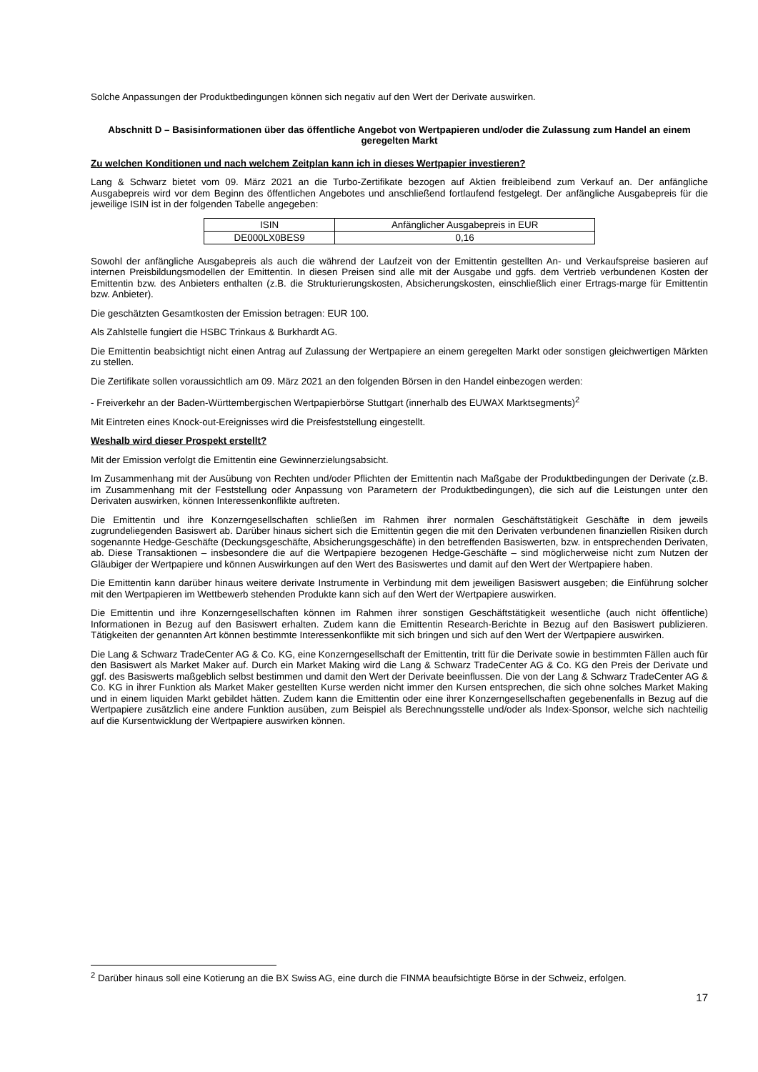Solche Anpassungen der Produktbedingungen können sich negativ auf den Wert der Derivate auswirken.
Abschnitt D – Basisinformationen über das öffentliche Angebot von Wertpapieren und/oder die Zulassung zum Handel an einem geregelten Markt
Zu welchen Konditionen und nach welchem Zeitplan kann ich in dieses Wertpapier investieren?
Lang & Schwarz bietet vom 09. März 2021 an die Turbo-Zertifikate bezogen auf Aktien freibleibend zum Verkauf an. Der anfängliche Ausgabepreis wird vor dem Beginn des öffentlichen Angebotes und anschließend fortlaufend festgelegt. Der anfängliche Ausgabepreis für die jeweilige ISIN ist in der folgenden Tabelle angegeben:
| ISIN | Anfänglicher Ausgabepreis in EUR |
| DE000LX0BES9 | 0,16 |
Sowohl der anfängliche Ausgabepreis als auch die während der Laufzeit von der Emittentin gestellten An- und Verkaufspreise basieren auf internen Preisbildungsmodellen der Emittentin. In diesen Preisen sind alle mit der Ausgabe und ggfs. dem Vertrieb verbundenen Kosten der Emittentin bzw. des Anbieters enthalten (z.B. die Strukturierungskosten, Absicherungskosten, einschließlich einer Ertrags-marge für Emittentin bzw. Anbieter).
Die geschätzten Gesamtkosten der Emission betragen: EUR 100.
Als Zahlstelle fungiert die HSBC Trinkaus & Burkhardt AG.
Die Emittentin beabsichtigt nicht einen Antrag auf Zulassung der Wertpapiere an einem geregelten Markt oder sonstigen gleichwertigen Märkten zu stellen.
Die Zertifikate sollen voraussichtlich am 09. März 2021 an den folgenden Börsen in den Handel einbezogen werden:
- Freiverkehr an der Baden-Württembergischen Wertpapierbörse Stuttgart (innerhalb des EUWAX Marktsegments)<sup>2</sup>
Mit Eintreten eines Knock-out-Ereignisses wird die Preisfeststellung eingestellt.
Weshalb wird dieser Prospekt erstellt?
Mit der Emission verfolgt die Emittentin eine Gewinnerzielungsabsicht.
Im Zusammenhang mit der Ausübung von Rechten und/oder Pflichten der Emittentin nach Maßgabe der Produktbedingungen der Derivate (z.B. im Zusammenhang mit der Feststellung oder Anpassung von Parametern der Produktbedingungen), die sich auf die Leistungen unter den Derivaten auswirken, können Interessenkonflikte auftreten.
Die Emittentin und ihre Konzerngesellschaften schließen im Rahmen ihrer normalen Geschäftstätigkeit Geschäfte in dem jeweils zugrundeliegenden Basiswert ab. Darüber hinaus sichert sich die Emittentin gegen die mit den Derivaten verbundenen finanziellen Risiken durch sogenannte Hedge-Geschäfte (Deckungsgeschäfte, Absicherungsgeschäfte) in den betreffenden Basiswerten, bzw. in entsprechenden Derivaten, ab. Diese Transaktionen – insbesondere die auf die Wertpapiere bezogenen Hedge-Geschäfte – sind möglicherweise nicht zum Nutzen der Gläubiger der Wertpapiere und können Auswirkungen auf den Wert des Basiswertes und damit auf den Wert der Wertpapiere haben.
Die Emittentin kann darüber hinaus weitere derivate Instrumente in Verbindung mit dem jeweiligen Basiswert ausgeben; die Einführung solcher mit den Wertpapieren im Wettbewerb stehenden Produkte kann sich auf den Wert der Wertpapiere auswirken.
Die Emittentin und ihre Konzerngesellschaften können im Rahmen ihrer sonstigen Geschäftstätigkeit wesentliche (auch nicht öffentliche) Informationen in Bezug auf den Basiswert erhalten. Zudem kann die Emittentin Research-Berichte in Bezug auf den Basiswert publizieren. Tätigkeiten der genannten Art können bestimmte Interessenkonflikte mit sich bringen und sich auf den Wert der Wertpapiere auswirken.
Die Lang & Schwarz TradeCenter AG & Co. KG, eine Konzerngesellschaft der Emittentin, tritt für die Derivate sowie in bestimmten Fällen auch für den Basiswert als Market Maker auf. Durch ein Market Making wird die Lang & Schwarz TradeCenter AG & Co. KG den Preis der Derivate und ggf. des Basiswerts maßgeblich selbst bestimmen und damit den Wert der Derivate beeinflussen. Die von der Lang & Schwarz TradeCenter AG & Co. KG in ihrer Funktion als Market Maker gestellten Kurse werden nicht immer den Kursen entsprechen, die sich ohne solches Market Making und in einem liquiden Markt gebildet hätten. Zudem kann die Emittentin oder eine ihrer Konzerngesellschaften gegebenenfalls in Bezug auf die Wertpapiere zusätzlich eine andere Funktion ausüben, zum Beispiel als Berechnungsstelle und/oder als Index-Sponsor, welche sich nachteilig auf die Kursentwicklung der Wertpapiere auswirken können.
<sup>2</sup> Darüber hinaus soll eine Kotierung an die BX Swiss AG, eine durch die FINMA beaufsichtigte Börse in der Schweiz, erfolgen.
17